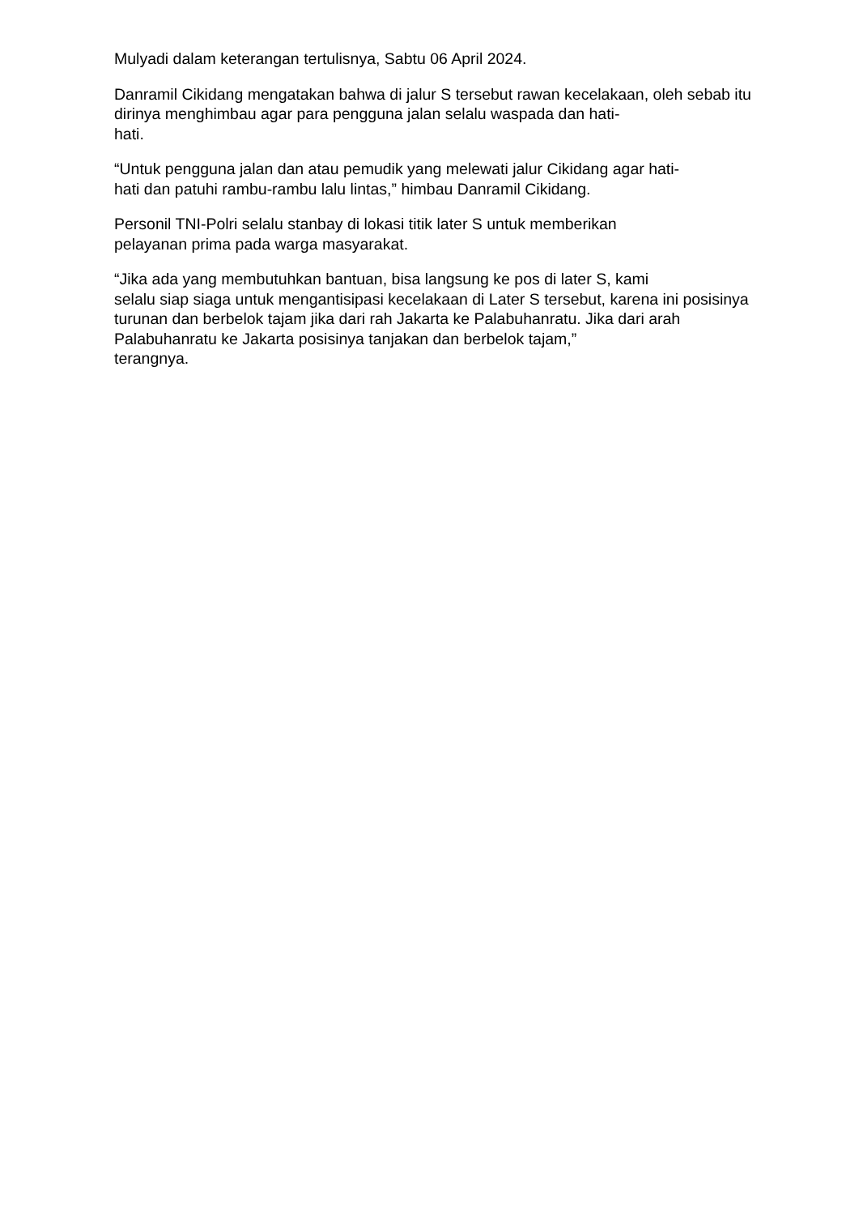Mulyadi dalam keterangan tertulisnya, Sabtu 06 April 2024.
Danramil Cikidang mengatakan bahwa di jalur S tersebut rawan kecelakaan, oleh sebab itu dirinya menghimbau agar para pengguna jalan selalu waspada dan hati-
hati.
“Untuk pengguna jalan dan atau pemudik yang melewati jalur Cikidang agar hati-
hati dan patuhi rambu-rambu lalu lintas,” himbau Danramil Cikidang.
Personil TNI-Polri selalu stanbay di lokasi titik later S untuk memberikan
pelayanan prima pada warga masyarakat.
“Jika ada yang membutuhkan bantuan, bisa langsung ke pos di later S, kami
selalu siap siaga untuk mengantisipasi kecelakaan di Later S tersebut, karena ini posisinya turunan dan berbelok tajam jika dari rah Jakarta ke Palabuhanratu. Jika dari arah Palabuhanratu ke Jakarta posisinya tanjakan dan berbelok tajam,”
terangnya.